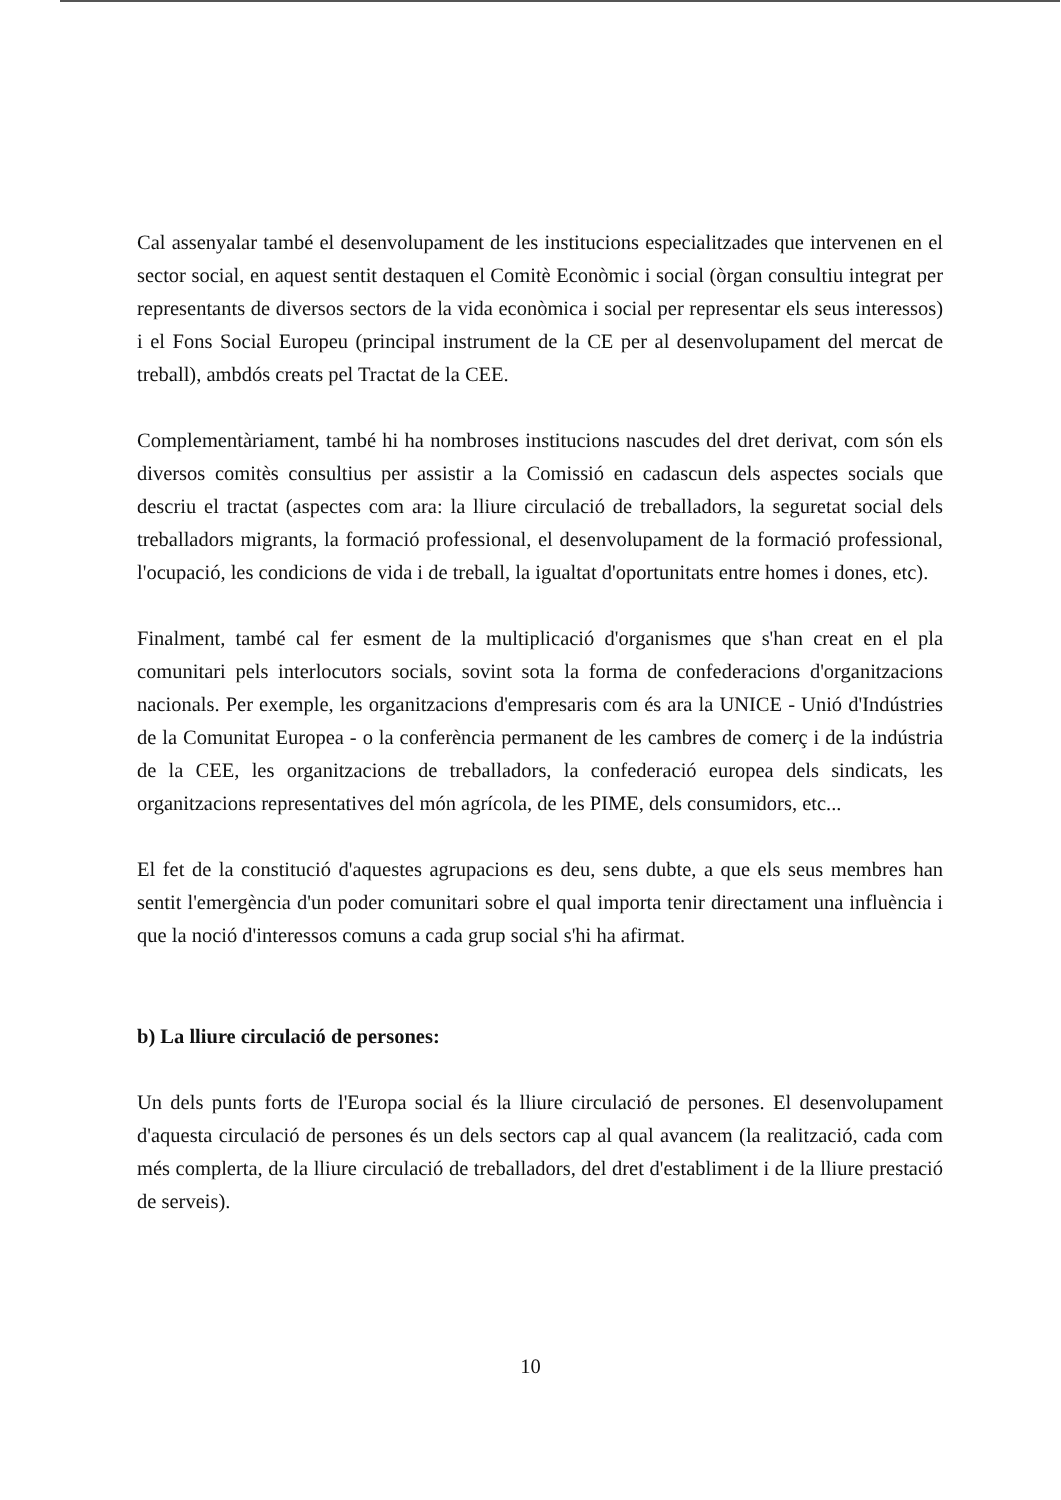Cal assenyalar també el desenvolupament de les institucions especialitzades que intervenen en el sector social, en aquest sentit destaquen el Comitè Econòmic i social (òrgan consultiu integrat per representants de diversos sectors de la vida econòmica i social per representar els seus interessos) i el Fons Social Europeu (principal instrument de la CE per al desenvolupament del mercat de treball), ambdós creats pel Tractat de la CEE.
Complementàriament, també hi ha nombroses institucions nascudes del dret derivat, com són els diversos comitès consultius per assistir a la Comissió en cadascun dels aspectes socials que descriu el tractat (aspectes com ara: la lliure circulació de treballadors, la seguretat social dels treballadors migrants, la formació professional, el desenvolupament de la formació professional, l'ocupació, les condicions de vida i de treball, la igualtat d'oportunitats entre homes i dones, etc).
Finalment, també cal fer esment de la multiplicació d'organismes que s'han creat en el pla comunitari pels interlocutors socials, sovint sota la forma de confederacions d'organitzacions nacionals. Per exemple, les organitzacions d'empresaris com és ara la UNICE - Unió d'Indústries de la Comunitat Europea - o la conferència permanent de les cambres de comerç i de la indústria de la CEE, les organitzacions de treballadors, la confederació europea dels sindicats, les organitzacions representatives del món agrícola, de les PIME, dels consumidors, etc...
El fet de la constitució d'aquestes agrupacions es deu, sens dubte, a que els seus membres han sentit l'emergència d'un poder comunitari sobre el qual importa tenir directament una influència i que la noció d'interessos comuns a cada grup social s'hi ha afirmat.
b) La lliure circulació de persones:
Un dels punts forts de l'Europa social és la lliure circulació de persones. El desenvolupament d'aquesta circulació de persones és un dels sectors cap al qual avancem (la realització, cada com més complerta, de la lliure circulació de treballadors, del dret d'establiment i de la lliure prestació de serveis).
10